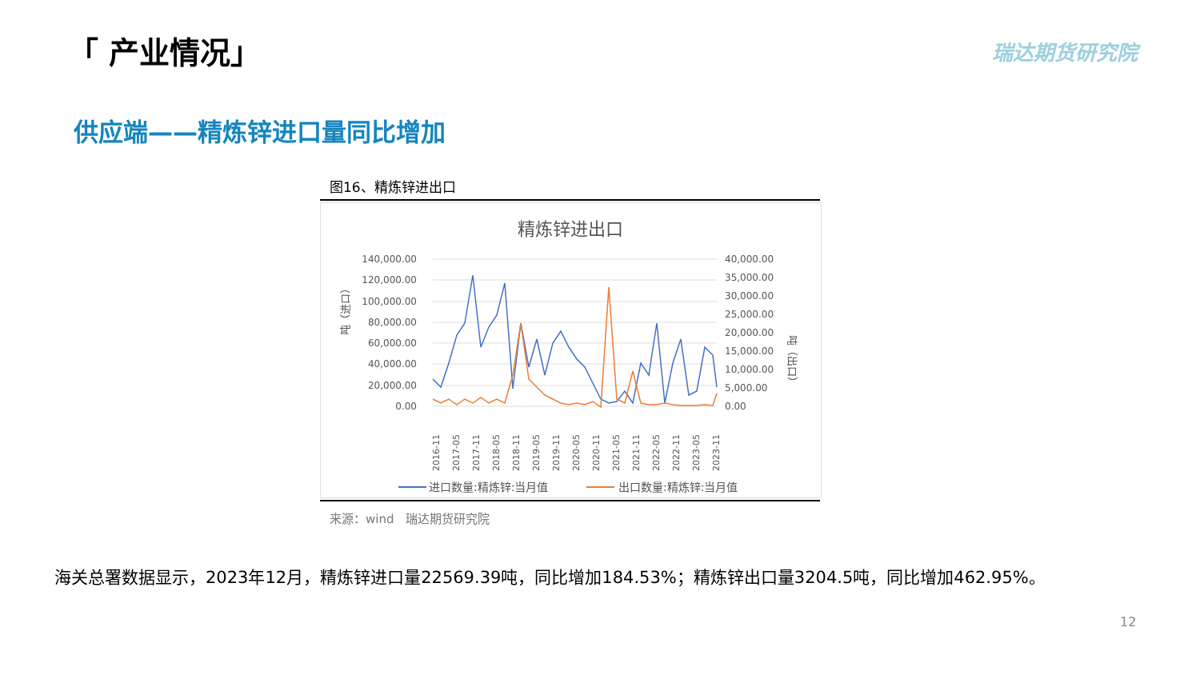「 产业情况」 瑞达期货研究院
供应端——精炼锌进口量同比增加
图16、精炼锌进出口
精炼锌进出口
140,000.00
120,000.00
100,000.00
80,000.00
60,000.00
40,000.00
20,000.00
0.00
40,000.00
35,000.00
30,000.00
25,000.00
20,000.00
15,000.00
10,000.00
5,000.00
0.00
吨（进口）
吨（出口）
2016-11
2017-05
2017-11
2018-05
2018-11
2019-05
2019-11
2020-05
2020-11
2021-05
2021-11
2022-05
2022-11
2023-05
2023-11
进口数量:精炼锌:当月值
出口数量:精炼锌:当月值
来源：wind　瑞达期货研究院
海关总署数据显示，2023年12月，精炼锌进口量22569.39吨，同比增加184.53%；精炼锌出口量3204.5吨，同比增加462.95%。
12